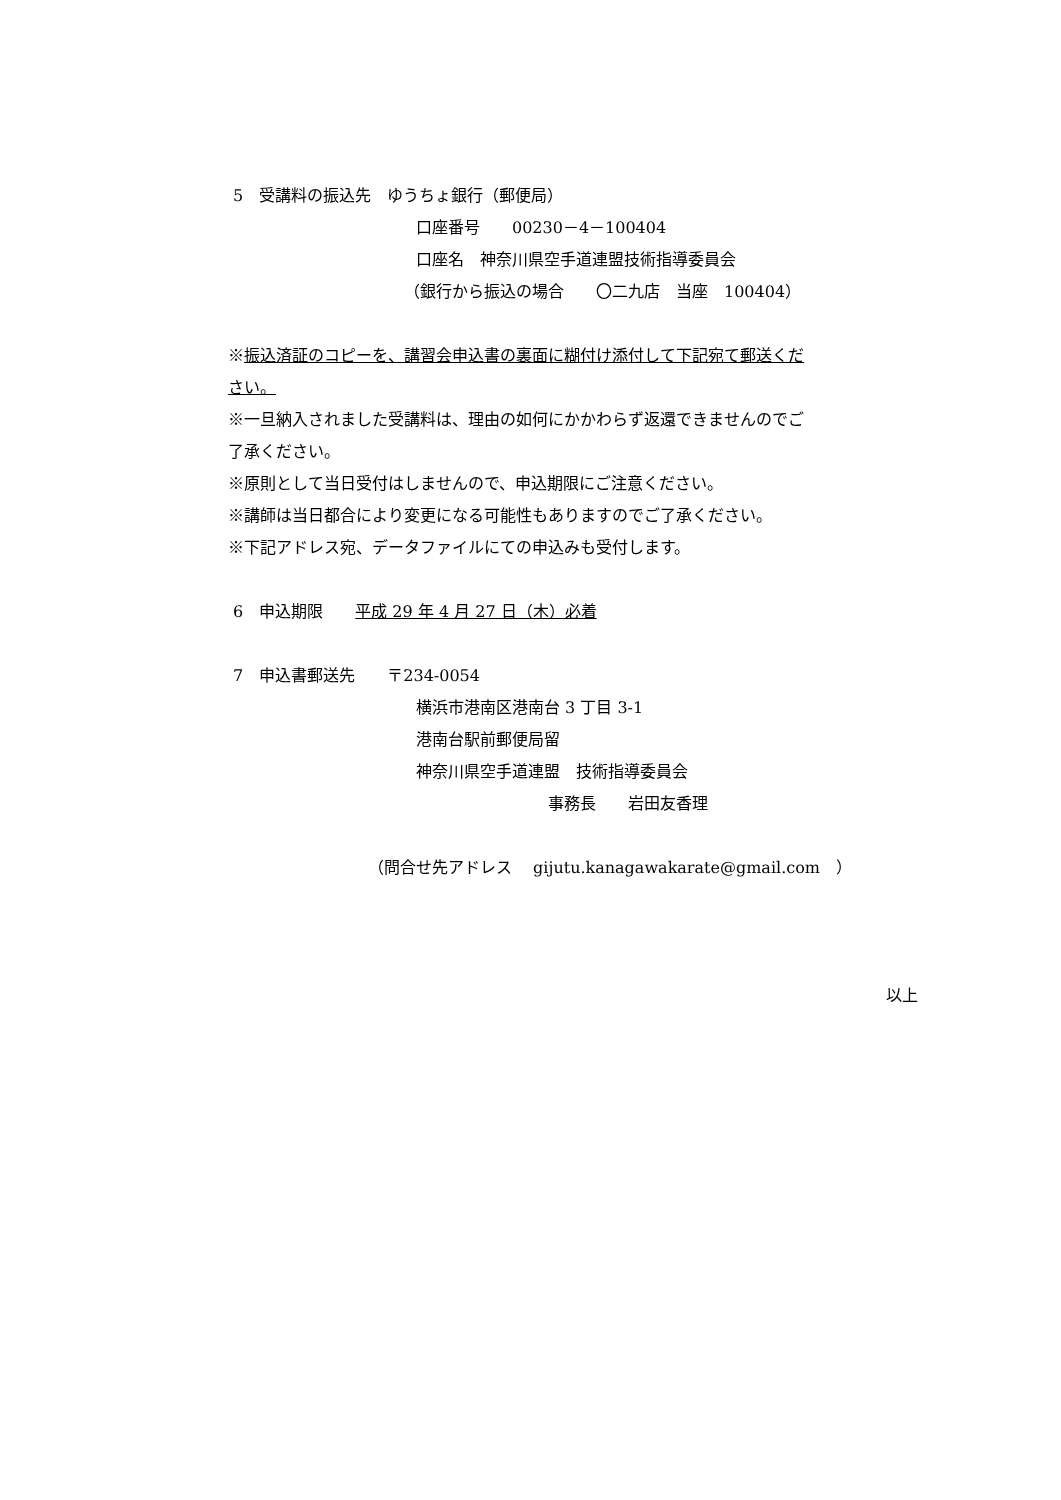5　受講料の振込先　ゆうちょ銀行（郵便局）
口座番号　　00230－4－100404
口座名　神奈川県空手道連盟技術指導委員会
（銀行から振込の場合　　〇二九店　当座　100404）
※振込済証のコピーを、講習会申込書の裏面に糊付け添付して下記宛て郵送くだ
さい。
※一旦納入されました受講料は、理由の如何にかかわらず返還できませんのでご
了承ください。
※原則として当日受付はしませんので、申込期限にご注意ください。
※講師は当日都合により変更になる可能性もありますのでご了承ください。
※下記アドレス宛、データファイルにての申込みも受付します。
6　申込期限　　平成 29 年 4 月 27 日（木）必着
7　申込書郵送先　　〒234-0054
横浜市港南区港南台 3 丁目 3-1
港南台駅前郵便局留
神奈川県空手道連盟　技術指導委員会
事務長　　岩田友香理
（問合せ先アドレス　 gijutu.kanagawakarate@gmail.com　）
以上